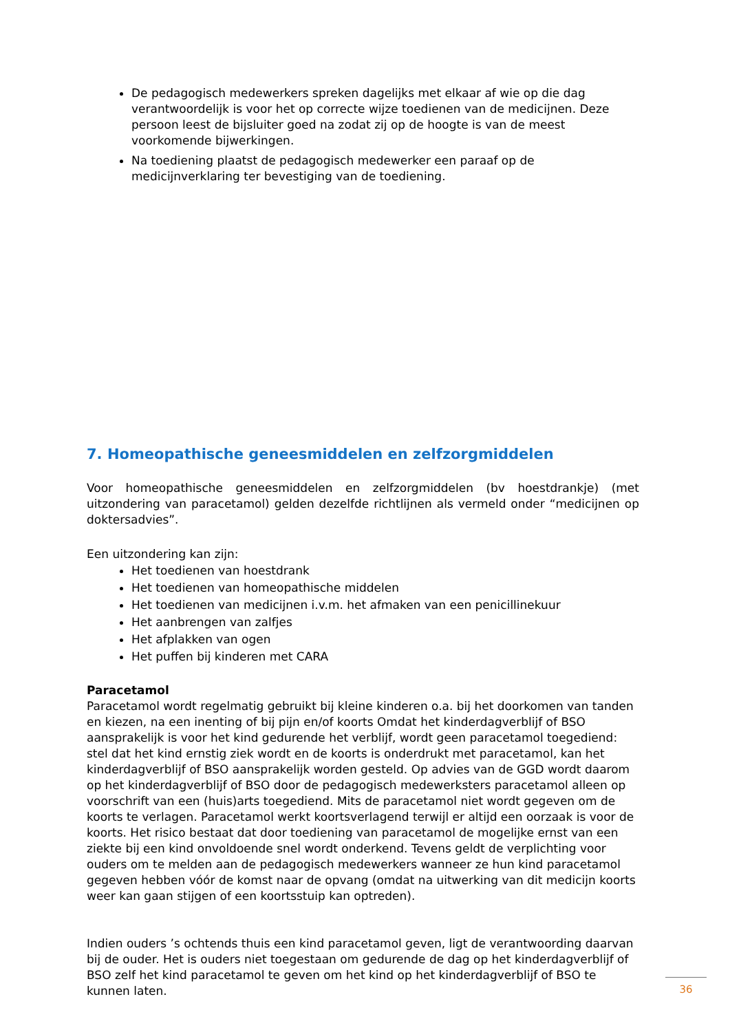De pedagogisch medewerkers spreken dagelijks met elkaar af wie op die dag verantwoordelijk is voor het op correcte wijze toedienen van de medicijnen. Deze persoon leest de bijsluiter goed na zodat zij op de hoogte is van de meest voorkomende bijwerkingen.
Na toediening plaatst de pedagogisch medewerker een paraaf op de medicijnverklaring ter bevestiging van de toediening.
7. Homeopathische geneesmiddelen en zelfzorgmiddelen
Voor homeopathische geneesmiddelen en zelfzorgmiddelen (bv hoestdrankje) (met uitzondering van paracetamol) gelden dezelfde richtlijnen als vermeld onder “medicijnen op doktersadvies”.
Een uitzondering kan zijn:
Het toedienen van hoestdrank
Het toedienen van homeopathische middelen
Het toedienen van medicijnen i.v.m. het afmaken van een penicillinekuur
Het aanbrengen van zalfjes
Het afplakken van ogen
Het puffen bij kinderen met CARA
Paracetamol
Paracetamol wordt regelmatig gebruikt bij kleine kinderen o.a. bij het doorkomen van tanden en kiezen, na een inenting of bij pijn en/of koorts Omdat het kinderdagverblijf of BSO aansprakelijk is voor het kind gedurende het verblijf, wordt geen paracetamol toegediend: stel dat het kind ernstig ziek wordt en de koorts is onderdrukt met paracetamol, kan het kinderdagverblijf of BSO aansprakelijk worden gesteld. Op advies van de GGD wordt daarom op het kinderdagverblijf of BSO door de pedagogisch medewerksters paracetamol alleen op voorschrift van een (huis)arts toegediend. Mits de paracetamol niet wordt gegeven om de koorts te verlagen. Paracetamol werkt koortsverlagend terwijl er altijd een oorzaak is voor de koorts. Het risico bestaat dat door toediening van paracetamol de mogelijke ernst van een ziekte bij een kind onvoldoende snel wordt onderkend. Tevens geldt de verplichting voor ouders om te melden aan de pedagogisch medewerkers wanneer ze hun kind paracetamol gegeven hebben vóór de komst naar de opvang (omdat na uitwerking van dit medicijn koorts weer kan gaan stijgen of een koortsstuip kan optreden).
Indien ouders ’s ochtends thuis een kind paracetamol geven, ligt de verantwoording daarvan bij de ouder. Het is ouders niet toegestaan om gedurende de dag op het kinderdagverblijf of BSO zelf het kind paracetamol te geven om het kind op het kinderdagverblijf of BSO te kunnen laten.
36